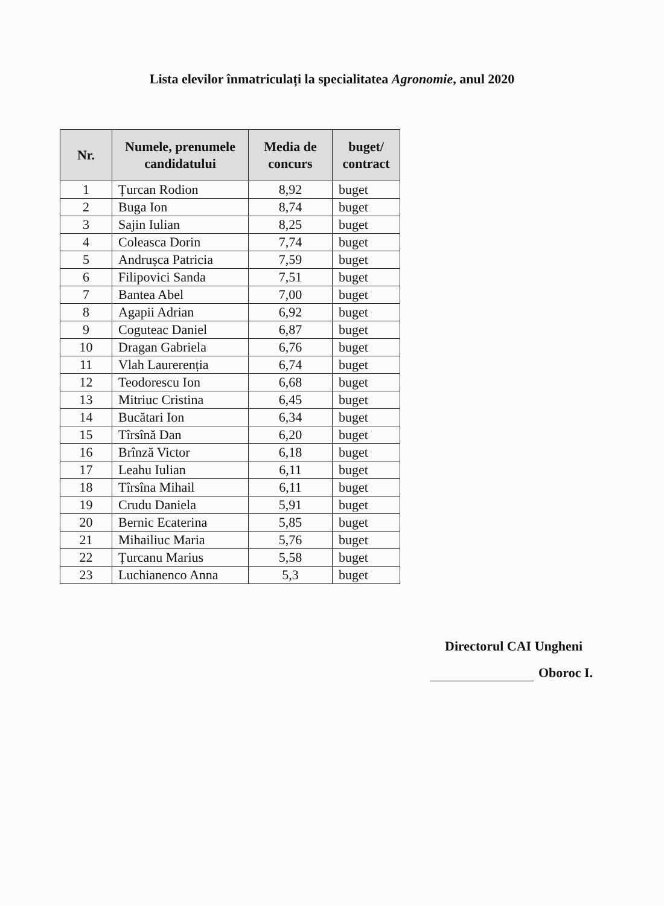Lista elevilor înmatriculați la specialitatea Agronomie, anul 2020
| Nr. | Numele, prenumele candidatului | Media de concurs | buget/ contract |
| --- | --- | --- | --- |
| 1 | Țurcan Rodion | 8,92 | buget |
| 2 | Buga Ion | 8,74 | buget |
| 3 | Sajin Iulian | 8,25 | buget |
| 4 | Coleasca Dorin | 7,74 | buget |
| 5 | Andrușca Patricia | 7,59 | buget |
| 6 | Filipovici Sanda | 7,51 | buget |
| 7 | Bantea Abel | 7,00 | buget |
| 8 | Agapii Adrian | 6,92 | buget |
| 9 | Coguteac Daniel | 6,87 | buget |
| 10 | Dragan Gabriela | 6,76 | buget |
| 11 | Vlah Laurerenția | 6,74 | buget |
| 12 | Teodorescu Ion | 6,68 | buget |
| 13 | Mitriuc Cristina | 6,45 | buget |
| 14 | Bucătari Ion | 6,34 | buget |
| 15 | Tîrsînă Dan | 6,20 | buget |
| 16 | Brînză Victor | 6,18 | buget |
| 17 | Leahu Iulian | 6,11 | buget |
| 18 | Tîrsîna Mihail | 6,11 | buget |
| 19 | Crudu Daniela | 5,91 | buget |
| 20 | Bernic Ecaterina | 5,85 | buget |
| 21 | Mihailiuc Maria | 5,76 | buget |
| 22 | Țurcanu Marius | 5,58 | buget |
| 23 | Luchianenco Anna | 5,3 | buget |
Directorul CAI Ungheni
Oboroc I.